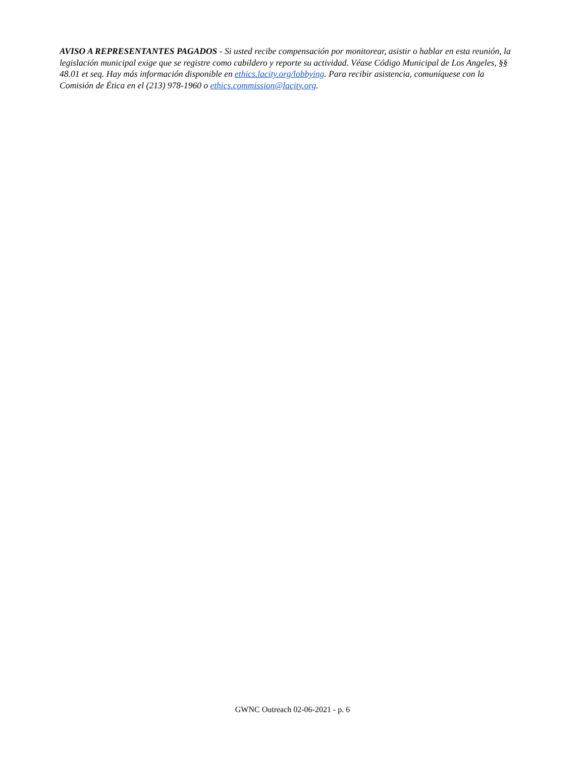AVISO A REPRESENTANTES PAGADOS - Si usted recibe compensación por monitorear, asistir o hablar en esta reunión, la legislación municipal exige que se registre como cabildero y reporte su actividad. Véase Código Municipal de Los Angeles, §§ 48.01 et seq. Hay más información disponible en ethics.lacity.org/lobbying. Para recibir asistencia, comuníquese con la Comisión de Ética en el (213) 978-1960 o ethics.commission@lacity.org.
GWNC Outreach 02-06-2021 - p. 6